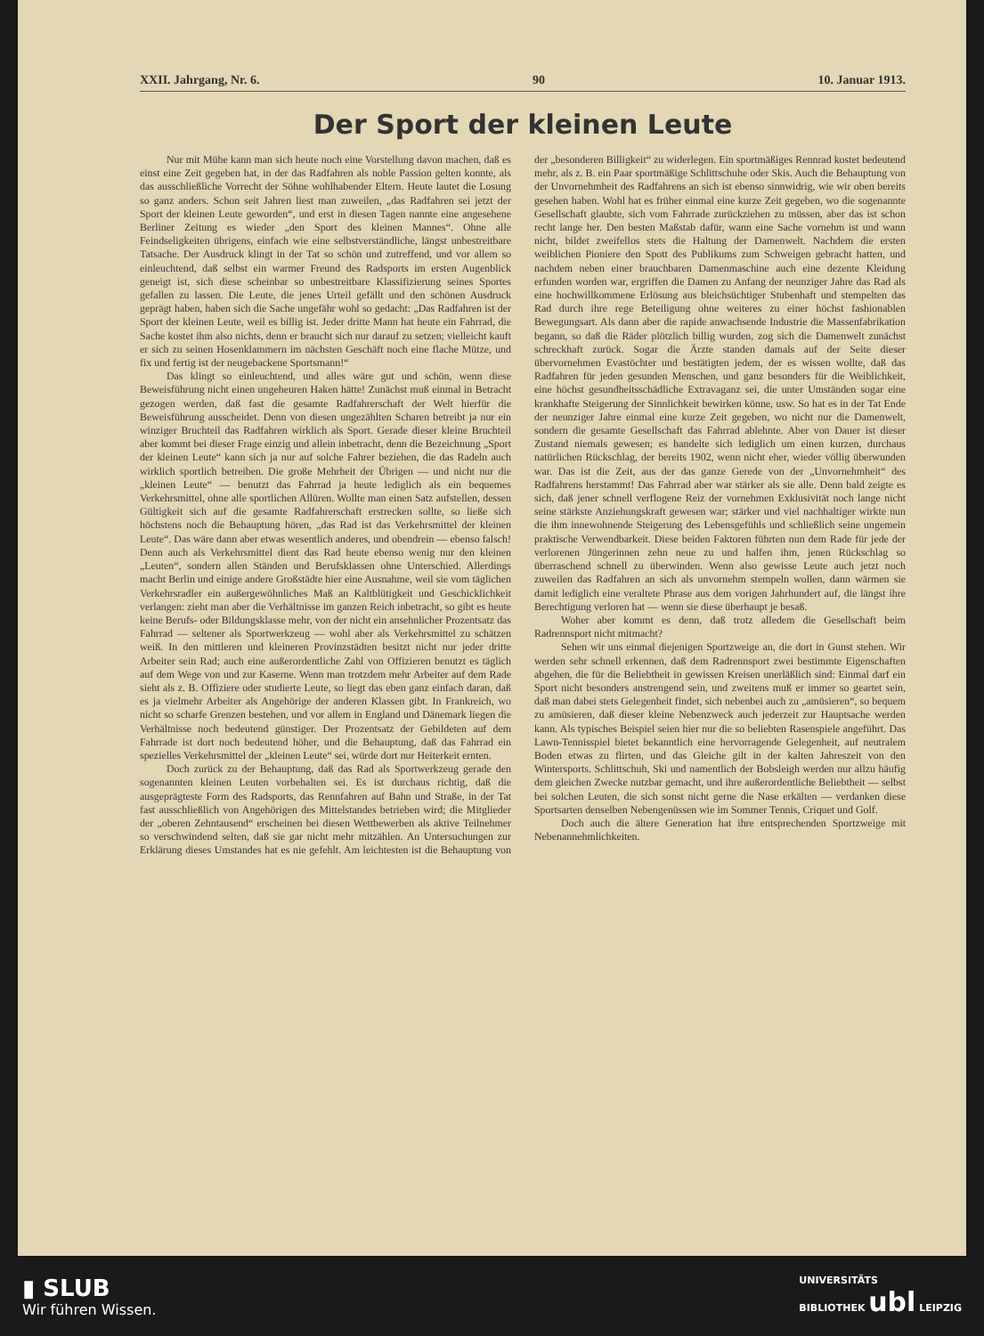XXII. Jahrgang, Nr. 6. 90 10. Januar 1913.
Der Sport der kleinen Leute
Nur mit Mühe kann man sich heute noch eine Vorstellung davon machen, daß es einst eine Zeit gegeben hat, in der das Radfahren als noble Passion gelten konnte, als das ausschließliche Vorrecht der Söhne wohlhabender Eltern. Heute lautet die Losung so ganz anders. Schon seit Jahren liest man zuweilen, „das Radfahren sei jetzt der Sport der kleinen Leute geworden“, und erst in diesen Tagen nannte eine angesehene Berliner Zeitung es wieder „den Sport des kleinen Mannes“. Ohne alle Feindseligkeiten übrigens, einfach wie eine selbstverständliche, längst unbestreitbare Tatsache. Der Ausdruck klingt in der Tat so schön und zutreffend, und vor allem so einleuchtend, daß selbst ein warmer Freund des Radsports im ersten Augenblick geneigt ist, sich diese scheinbar so unbestreitbare Klassifizierung seines Sportes gefallen zu lassen. Die Leute, die jenes Urteil gefällt und den schönen Ausdruck geprägt haben, haben sich die Sache ungefähr wohl so gedacht: „Das Radfahren ist der Sport der kleinen Leute, weil es billig ist. Jeder dritte Mann hat heute ein Fahrrad, die Sache kostet ihm also nichts, denn er braucht sich nur darauf zu setzen; vielleicht kauft er sich zu seinen Hosenklammern im nächsten Geschäft noch eine flache Mütze, und fix und fertig ist der neugebackene Sportsmann!“
Das klingt so einleuchtend, und alles wäre gut und schön, wenn diese Beweisführung nicht einen ungeheuren Haken hätte! Zunächst muß einmal in Betracht gezogen werden, daß fast die gesamte Radfahrerschaft der Welt hierfür die Beweisführung ausscheidet. Denn von diesen ungezählten Scharen betreibt ja nur ein winziger Bruchteil das Radfahren wirklich als Sport. Gerade dieser kleine Bruchteil aber kommt bei dieser Frage einzig und allein inbetracht, denn die Bezeichnung „Sport der kleinen Leute“ kann sich ja nur auf solche Fahrer beziehen, die das Radeln auch wirklich sportlich betreiben. Die große Mehrheit der Übrigen — und nicht nur die „kleinen Leute“ — benutzt das Fahrrad ja heute lediglich als ein bequemes Verkehrsmittel, ohne alle sportlichen Allüren. Wollte man einen Satz aufstellen, dessen Gültigkeit sich auf die gesamte Radfahrerschaft erstrecken sollte, so ließe sich höchstens noch die Behauptung hören, „das Rad ist das Verkehrsmittel der kleinen Leute“. Das wäre dann aber etwas wesentlich anderes, und obendrein — ebenso falsch! Denn auch als Verkehrsmittel dient das Rad heute ebenso wenig nur den kleinen „Leuten“, sondern allen Ständen und Berufsklassen ohne Unterschied. Allerdings macht Berlin und einige andere Großstädte hier eine Ausnahme, weil sie vom täglichen Verkehrsradler ein außergewöhnliches Maß an Kaltblütigkeit und Geschicklichkeit verlangen: zieht man aber die Verhältnisse im ganzen Reich inbetracht, so gibt es heute keine Berufs- oder Bildungsklasse mehr, von der nicht ein ansehnlicher Prozentsatz das Fahrrad — seltener als Sportwerkzeug — wohl aber als Verkehrsmittel zu schätzen weiß. In den mittleren und kleineren Provinzstädten besitzt nicht nur jeder dritte Arbeiter sein Rad; auch eine außerordentliche Zahl von Offizieren benutzt es täglich auf dem Wege von und zur Kaserne. Wenn man trotzdem mehr Arbeiter auf dem Rade sieht als z. B. Offiziere oder studierte Leute, so liegt das eben ganz einfach daran, daß es ja vielmehr Arbeiter als Angehörige der anderen Klassen gibt. In Frankreich, wo nicht so scharfe Grenzen bestehen, und vor allem in England und Dänemark liegen die Verhältnisse noch bedeutend günstiger. Der Prozentsatz der Gebildeten auf dem Fahrrade ist dort noch bedeutend höher, und die Behauptung, daß das Fahrrad ein spezielles Verkehrsmittel der „kleinen Leute“ sei, würde dort nur Heiterkeit ernten.
Doch zurück zu der Behauptung, daß das Rad als Sportwerkzeug gerade den sogenannten kleinen Leuten vorbehalten sei. Es ist durchaus richtig, daß die ausgeprägteste Form des Radsports, das Rennfahren auf Bahn und Straße, in der Tat fast ausschließlich von Angehörigen des Mittelstandes betrieben wird; die Mitglieder der „oberen Zehntausend“ erscheinen bei diesen Wettbewerben als aktive Teilnehmer so verschwindend selten, daß sie gar nicht mehr mitzählen. An Untersuchungen zur Erklärung dieses Umstandes hat es nie gefehlt. Am leichtesten ist die Behauptung von der „besonderen Billigkeit“ zu widerlegen. Ein sportmäßiges Rennrad kostet bedeutend mehr, als z. B. ein Paar sportmäßige Schlittschuhe oder Skis. Auch die Behauptung von der Unvornehmheit des Radfahrens an sich ist ebenso sinnwidrig, wie wir oben bereits gesehen haben. Wohl hat es früher einmal eine kurze Zeit gegeben, wo die sogenannte Gesellschaft glaubte, sich vom Fahrrade zurückziehen zu müssen, aber das ist schon recht lange her. Den besten Maßstab dafür, wann eine Sache vornehm ist und wann nicht, bildet zweifellos stets die Haltung der Damenwelt. Nachdem die ersten weiblichen Pioniere den Spott des Publikums zum Schweigen gebracht hatten, und nachdem neben einer brauchbaren Damenmaschine auch eine dezente Kleidung erfunden worden war, ergriffen die Damen zu Anfang der neunziger Jahre das Rad als eine hochwillkommene Erlösung aus bleichsüchtiger Stubenhaft und stempelten das Rad durch ihre rege Beteiligung ohne weiteres zu einer höchst fashionablen Bewegungsart. Als dann aber die rapide anwachsende Industrie die Massenfabrikation begann, so daß die Räder plötzlich billig wurden, zog sich die Damenwelt zunächst schreckhaft zurück. Sogar die Ärzte standen damals auf der Seite dieser übervornehmen Evastöchter und bestätigten jedem, der es wissen wollte, daß das Radfahren für jeden gesunden Menschen, und ganz besonders für die Weiblichkeit, eine höchst gesundheitsschädliche Extravaganz sei, die unter Umständen sogar eine krankhafte Steigerung der Sinnlichkeit bewirken könne, usw. So hat es in der Tat Ende der neunziger Jahre einmal eine kurze Zeit gegeben, wo nicht nur die Damenwelt, sondern die gesamte Gesellschaft das Fahrrad ablehnte. Aber von Dauer ist dieser Zustand niemals gewesen; es handelte sich lediglich um einen kurzen, durchaus natürlichen Rückschlag, der bereits 1902, wenn nicht eher, wieder völlig überwunden war. Das ist die Zeit, aus der das ganze Gerede von der „Unvornehmheit“ des Radfahrens herstammt! Das Fahrrad aber war stärker als sie alle. Denn bald zeigte es sich, daß jener schnell verflogene Reiz der vornehmen Exklusivität noch lange nicht seine stärkste Anziehungskraft gewesen war; stärker und viel nachhaltiger wirkte nun die ihm innewohnende Steigerung des Lebensgefühls und schließlich seine ungemein praktische Verwendbarkeit. Diese beiden Faktoren führten nun dem Rade für jede der verlorenen Jüngerinnen zehn neue zu und halfen ihm, jenen Rückschlag so überraschend schnell zu überwinden. Wenn also gewisse Leute auch jetzt noch zuweilen das Radfahren an sich als unvornehm stempeln wollen, dann wärmen sie damit lediglich eine veraltete Phrase aus dem vorigen Jahrhundert auf, die längst ihre Berechtigung verloren hat — wenn sie diese überhaupt je besaß.
Woher aber kommt es denn, daß trotz alledem die Gesellschaft beim Radrennsport nicht mitmacht?
Sehen wir uns einmal diejenigen Sportzweige an, die dort in Gunst stehen. Wir werden sehr schnell erkennen, daß dem Radrennsport zwei bestimmte Eigenschaften abgehen, die für die Beliebtheit in gewissen Kreisen unerläßlich sind: Einmal darf ein Sport nicht besonders anstrengend sein, und zweitens muß er immer so geartet sein, daß man dabei stets Gelegenheit findet, sich nebenbei auch zu „amüsieren“, so bequem zu amüsieren, daß dieser kleine Nebenzweck auch jederzeit zur Hauptsache werden kann. Als typisches Beispiel seien hier nur die so beliebten Rasenspiele angeführt. Das Lawn-Tennisspiel bietet bekanntlich eine hervorragende Gelegenheit, auf neutralem Boden etwas zu flirten, und das Gleiche gilt in der kalten Jahreszeit von den Wintersports. Schlittschuh, Ski und namentlich der Bobsleigh werden nur allzu häufig dem gleichen Zwecke nutzbar gemacht, und ihre außerordentliche Beliebtheit — selbst bei solchen Leuten, die sich sonst nicht gerne die Nase erkälten — verdanken diese Sportsarten denselben Nebengenüssen wie im Sommer Tennis, Criquet und Golf.
Doch auch die ältere Generation hat ihre entsprechenden Sportzweige mit Nebenannehmlichkeiten.
▮ SLUB
Wir führen Wissen.
UNIVERSITÄTS
BIBLIOTHEK ubl LEIPZIG